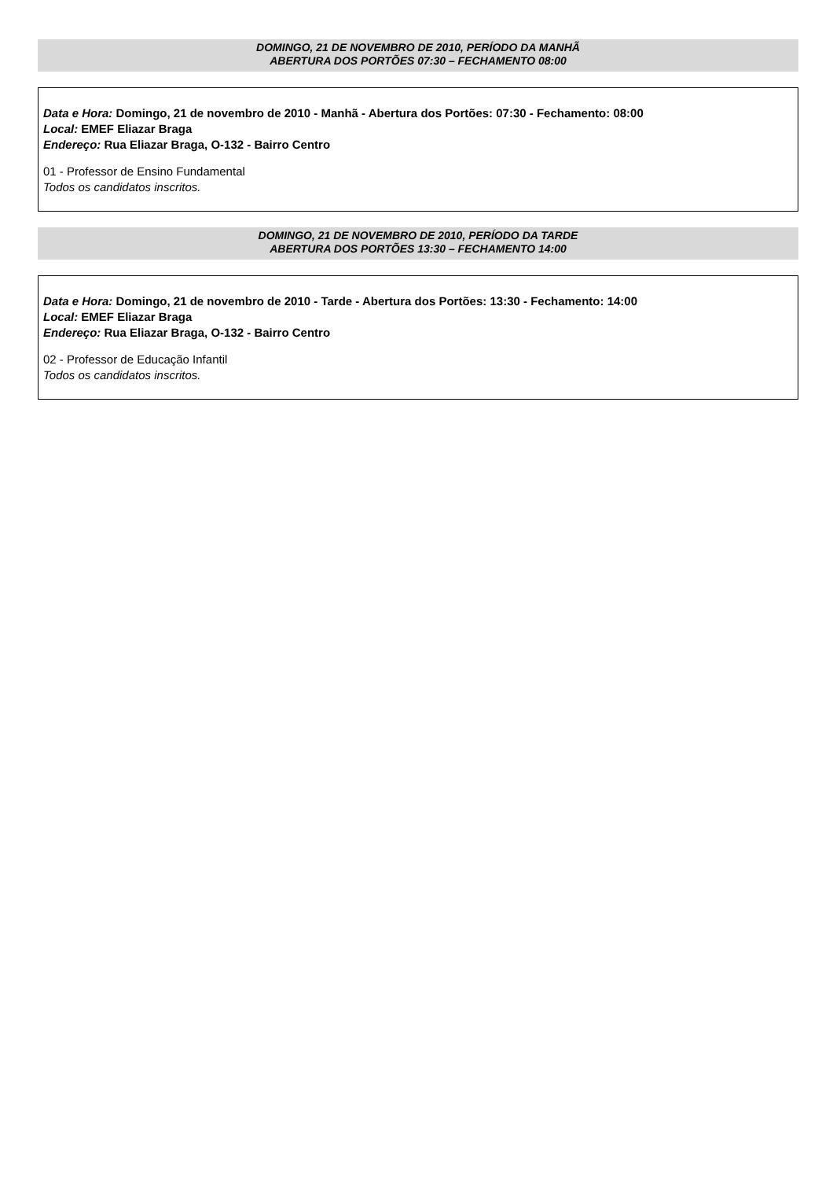DOMINGO, 21 DE NOVEMBRO DE 2010, PERÍODO DA MANHÃ
ABERTURA DOS PORTÕES 07:30 – FECHAMENTO 08:00
Data e Hora: Domingo, 21 de novembro de 2010 - Manhã - Abertura dos Portões: 07:30 - Fechamento: 08:00
Local: EMEF Eliazar Braga
Endereço: Rua Eliazar Braga, O-132 - Bairro Centro
01 - Professor de Ensino Fundamental
Todos os candidatos inscritos.
DOMINGO, 21 DE NOVEMBRO DE 2010, PERÍODO DA TARDE
ABERTURA DOS PORTÕES 13:30 – FECHAMENTO 14:00
Data e Hora: Domingo, 21 de novembro de 2010 - Tarde - Abertura dos Portões: 13:30 - Fechamento: 14:00
Local: EMEF Eliazar Braga
Endereço: Rua Eliazar Braga, O-132 - Bairro Centro
02 - Professor de Educação Infantil
Todos os candidatos inscritos.